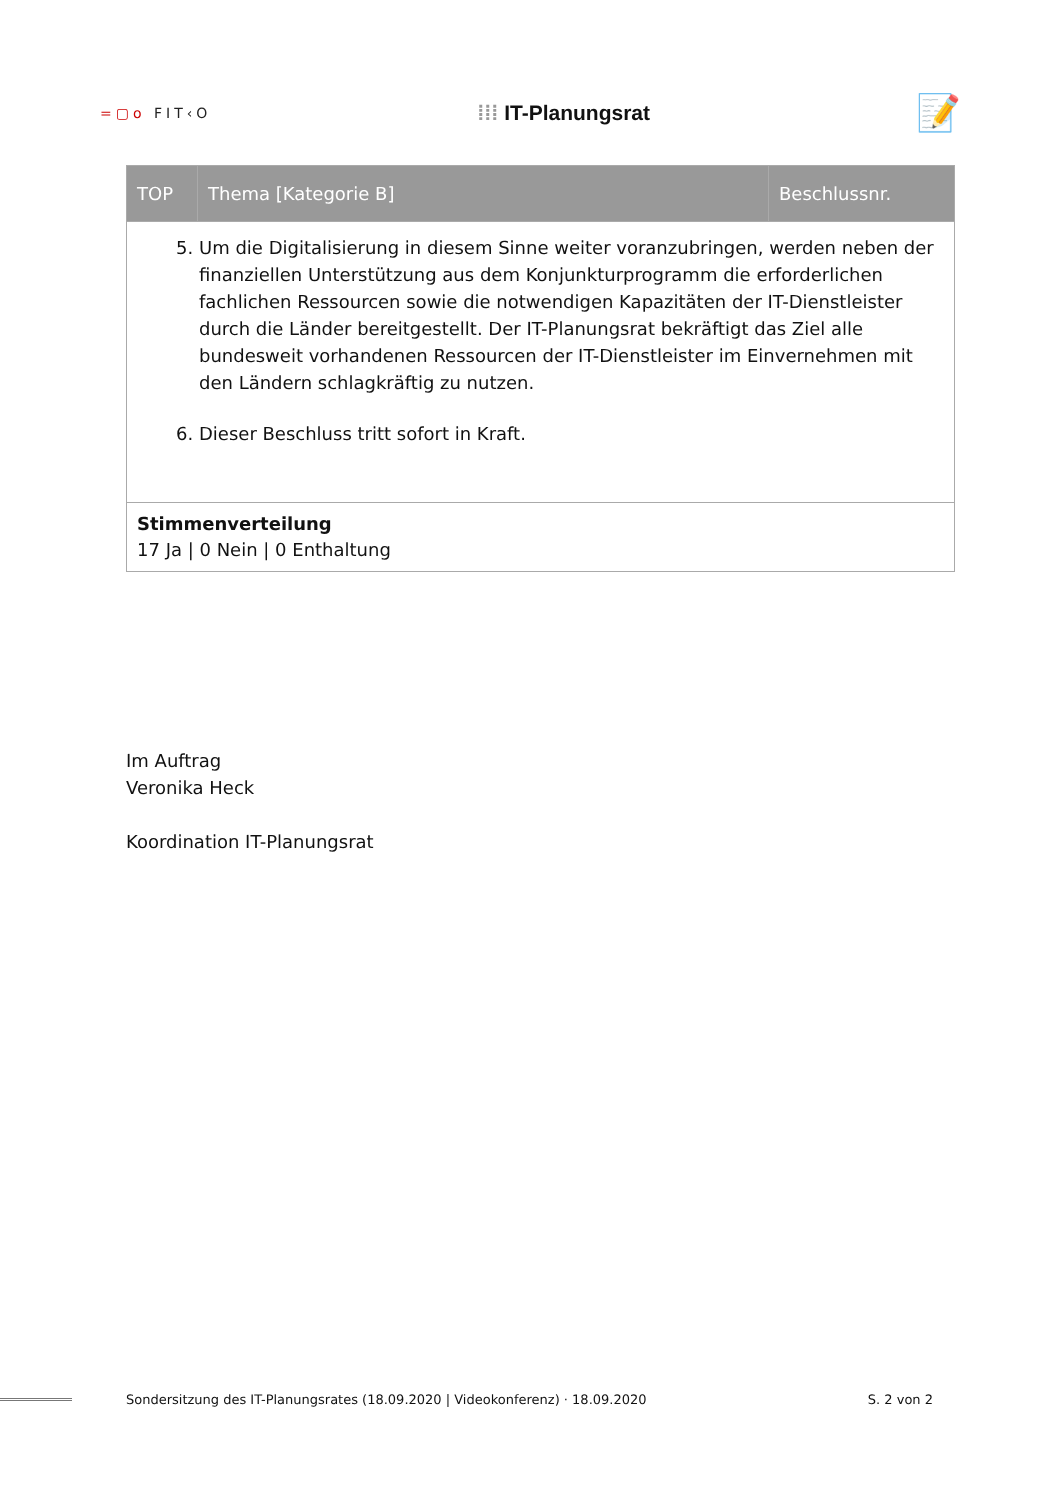=▢o FIT‹O
⁞⁞⁞ IT-Planungsrat
📝
| TOP | Thema [Kategorie B] | Beschlussnr. |
| --- | --- | --- |
| 5. Um die Digitalisierung in diesem Sinne weiter voranzubringen, werden neben der finanziellen Unterstützung aus dem Konjunkturprogramm die erforderlichen fachlichen Ressourcen sowie die notwendigen Kapazitäten der IT-Dienstleister durch die Länder bereitgestellt. Der IT-Planungsrat bekräftigt das Ziel alle bundesweit vorhandenen Ressourcen der IT-Dienstleister im Einvernehmen mit den Ländern schlagkräftig zu nutzen. 6. Dieser Beschluss tritt sofort in Kraft. | | |
| Stimmenverteilung 17 Ja / 0 Nein / 0 Enthaltung | | |
Im Auftrag
Veronika Heck
Koordination IT-Planungsrat
Sondersitzung des IT-Planungsrates (18.09.2020 | Videokonferenz) · 18.09.2020 S. 2 von 2